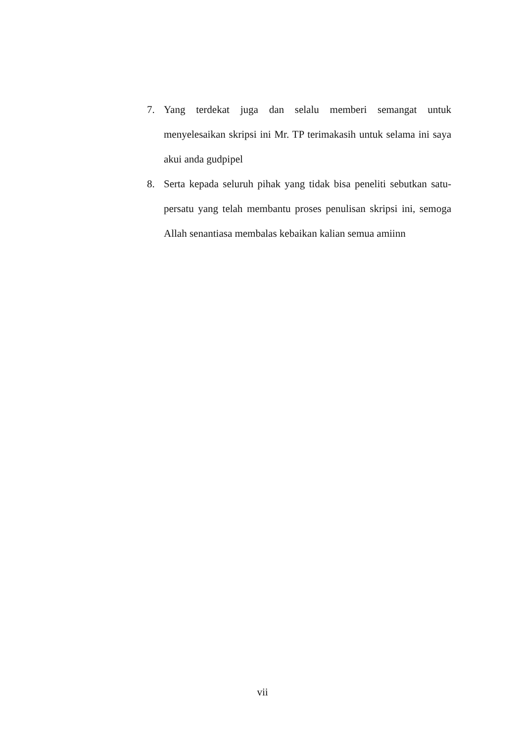7. Yang terdekat juga dan selalu memberi semangat untuk menyelesaikan skripsi ini Mr. TP terimakasih untuk selama ini saya akui anda gudpipel
8. Serta kepada seluruh pihak yang tidak bisa peneliti sebutkan satu-persatu yang telah membantu proses penulisan skripsi ini, semoga Allah senantiasa membalas kebaikan kalian semua amiinn
vii